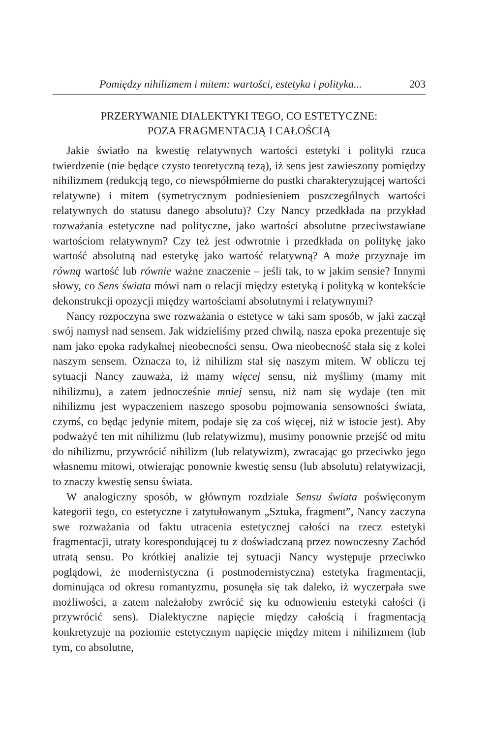Pomiędzy nihilizmem i mitem: wartości, estetyka i polityka... 203
PRZERYWANIE DIALEKTYKI TEGO, CO ESTETYCZNE:
POZA FRAGMENTACJĄ I CAŁOŚCIĄ
Jakie światło na kwestię relatywnych wartości estetyki i polityki rzuca twierdzenie (nie będące czysto teoretyczną tezą), iż sens jest zawieszony pomiędzy nihilizmem (redukcją tego, co niewspółmierne do pustki charakteryzującej wartości relatywne) i mitem (symetrycznym podniesieniem poszczególnych wartości relatywnych do statusu danego absolutu)? Czy Nancy przedkłada na przykład rozważania estetyczne nad polityczne, jako wartości absolutne przeciwstawiane wartościom relatywnym? Czy też jest odwrotnie i przedkłada on politykę jako wartość absolutną nad estetykę jako wartość relatywną? A może przyznaje im równą wartość lub równie ważne znaczenie – jeśli tak, to w jakim sensie? Innymi słowy, co Sens świata mówi nam o relacji między estetyką i polityką w kontekście dekonstrukcji opozycji między wartościami absolutnymi i relatywnymi?
Nancy rozpoczyna swe rozważania o estetyce w taki sam sposób, w jaki zaczął swój namysł nad sensem. Jak widzieliśmy przed chwilą, nasza epoka prezentuje się nam jako epoka radykalnej nieobecności sensu. Owa nieobecność stała się z kolei naszym sensem. Oznacza to, iż nihilizm stał się naszym mitem. W obliczu tej sytuacji Nancy zauważa, iż mamy więcej sensu, niż myślimy (mamy mit nihilizmu), a zatem jednocześnie mniej sensu, niż nam się wydaje (ten mit nihilizmu jest wypaczeniem naszego sposobu pojmowania sensowności świata, czymś, co będąc jedynie mitem, podaje się za coś więcej, niż w istocie jest). Aby podważyć ten mit nihilizmu (lub relatywizmu), musimy ponownie przejść od mitu do nihilizmu, przywrócić nihilizm (lub relatywizm), zwracając go przeciwko jego własnemu mitowi, otwierając ponownie kwestię sensu (lub absolutu) relatywizacji, to znaczy kwestię sensu świata.
W analogiczny sposób, w głównym rozdziale Sensu świata poświęconym kategorii tego, co estetyczne i zatytułowanym „Sztuka, fragment”, Nancy zaczyna swe rozważania od faktu utracenia estetycznej całości na rzecz estetyki fragmentacji, utraty korespondującej tu z doświadczaną przez nowoczesny Zachód utratą sensu. Po krótkiej analizie tej sytuacji Nancy występuje przeciwko poglądowi, że modernistyczna (i postmodernistyczna) estetyka fragmentacji, dominująca od okresu romantyzmu, posunęła się tak daleko, iż wyczerpała swe możliwości, a zatem należałoby zwrócić się ku odnowieniu estetyki całości (i przywrócić sens). Dialektyczne napięcie między całością i fragmentacją konkretyzuje na poziomie estetycznym napięcie między mitem i nihilizmem (lub tym, co absolutne,